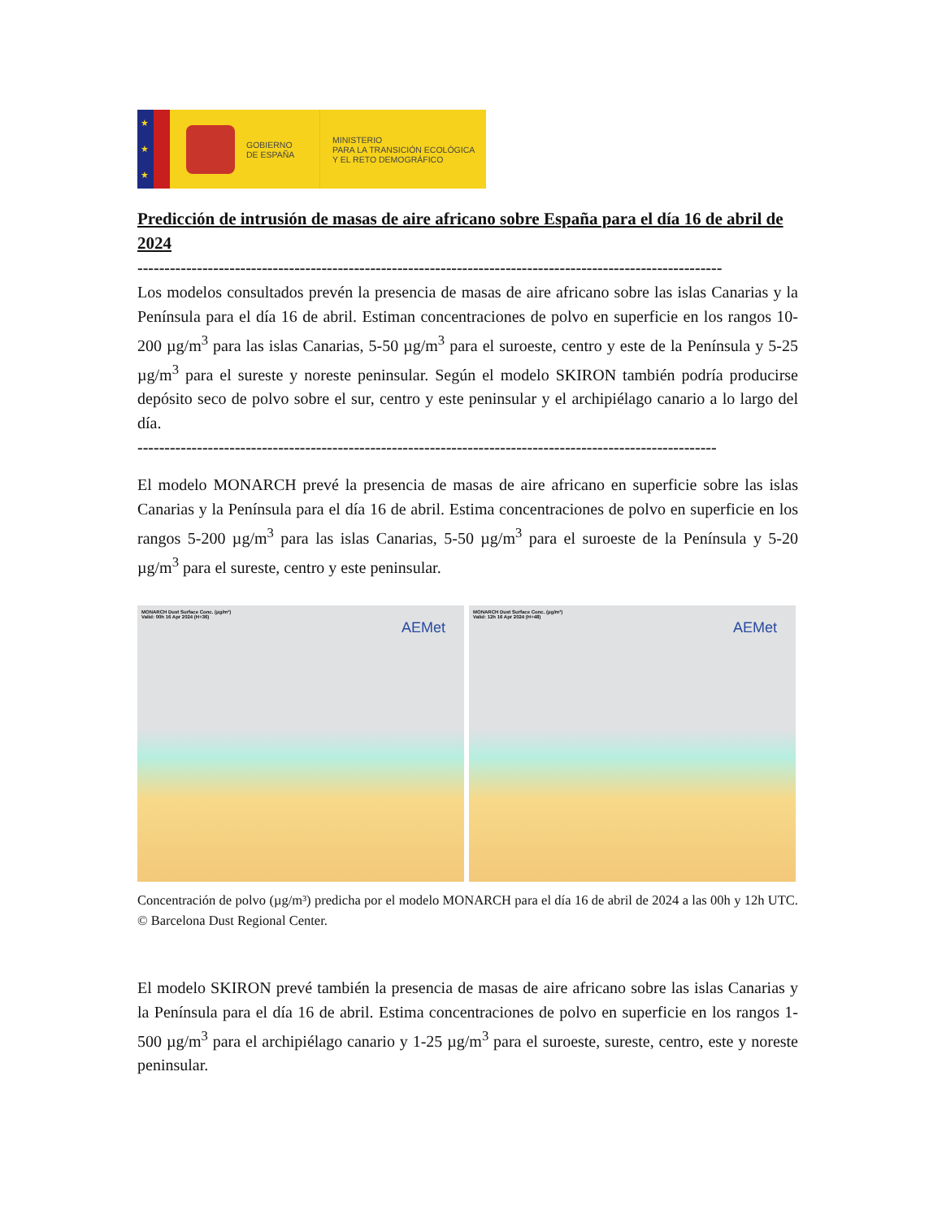★
★
★
GOBIERNO
DE ESPAÑA
MINISTERIO
PARA LA TRANSICIÓN ECOLÓGICA
Y EL RETO DEMOGRÁFICO
Predicción de intrusión de masas de aire africano sobre España para el día 16 de abril de 2024
------------------------------------------------------------------------------------------------------------
Los modelos consultados prevén la presencia de masas de aire africano sobre las islas Canarias y la Península para el día 16 de abril. Estiman concentraciones de polvo en superficie en los rangos 10-200 µg/m<sup>3</sup> para las islas Canarias, 5-50 µg/m<sup>3</sup> para el suroeste, centro y este de la Península y 5-25 µg/m<sup>3</sup> para el sureste y noreste peninsular. Según el modelo SKIRON también podría producirse depósito seco de polvo sobre el sur, centro y este peninsular y el archipiélago canario a lo largo del día.
-----------------------------------------------------------------------------------------------------------
El modelo MONARCH prevé la presencia de masas de aire africano en superficie sobre las islas Canarias y la Península para el día 16 de abril. Estima concentraciones de polvo en superficie en los rangos 5-200 µg/m<sup>3</sup> para las islas Canarias, 5-50 µg/m<sup>3</sup> para el suroeste de la Península y 5-20 µg/m<sup>3</sup> para el sureste, centro y este peninsular.
MONARCH Dust Surface Conc. (µg/m³)
Valid: 00h 16 Apr 2024 (H+36)
AEMet
MONARCH Dust Surface Conc. (µg/m³)
Valid: 12h 16 Apr 2024 (H+48)
AEMet
Concentración de polvo (µg/m³) predicha por el modelo MONARCH para el día 16 de abril de 2024 a las 00h y 12h UTC. © Barcelona Dust Regional Center.
El modelo SKIRON prevé también la presencia de masas de aire africano sobre las islas Canarias y la Península para el día 16 de abril. Estima concentraciones de polvo en superficie en los rangos 1-500 µg/m<sup>3</sup> para el archipiélago canario y 1-25 µg/m<sup>3</sup> para el suroeste, sureste, centro, este y noreste peninsular.